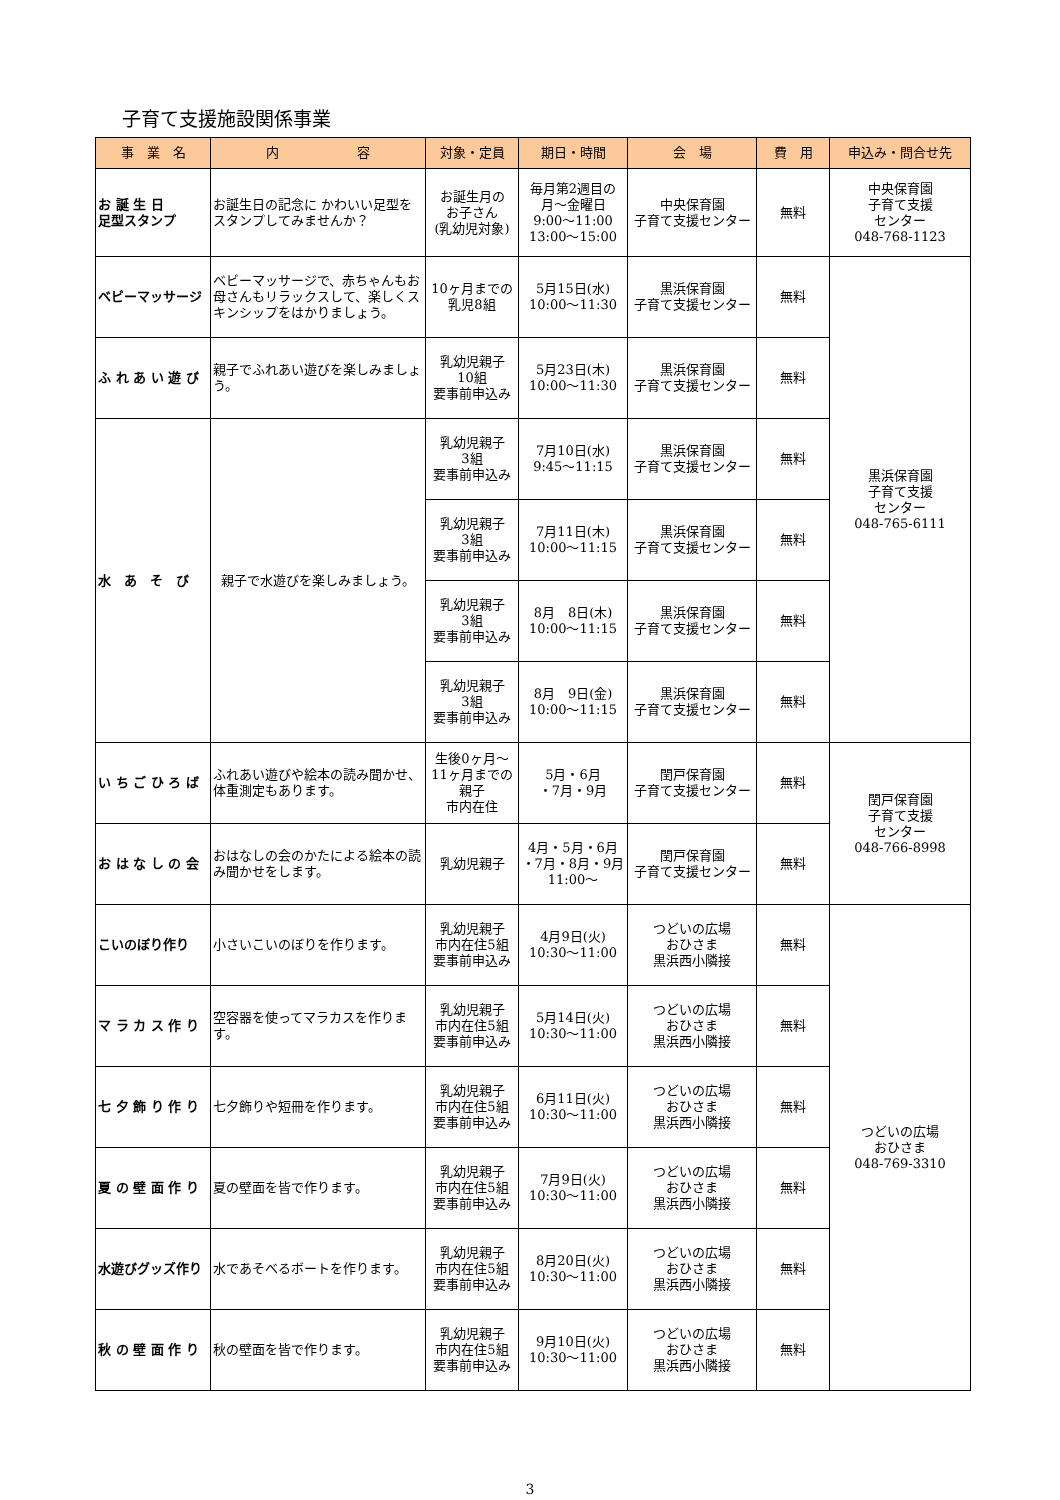子育て支援施設関係事業
| 事 業 名 | 内 容 | 対象・定員 | 期日・時間 | 会 場 | 費 用 | 申込み・問合せ先 |
| --- | --- | --- | --- | --- | --- | --- |
| お 誕 生 日 足型スタンプ | お誕生日の記念に かわいい足型をスタンプしてみませんか？ | お誕生月の お子さん (乳幼児対象) | 毎月第2週目の 月～金曜日 9:00～11:00 13:00～15:00 | 中央保育園 子育て支援センター | 無料 | 中央保育園 子育て支援 センター 048-768-1123 |
| ベビーマッサージ | ベビーマッサージで、赤ちゃんもお母さんもリラックスして、楽しくスキンシップをはかりましょう。 | 10ヶ月までの 乳児8組 | 5月15日(水) 10:00～11:30 | 黒浜保育園 子育て支援センター | 無料 | 黒浜保育園 子育て支援 センター 048-765-6111 |
| ふ れ あ い 遊 び | 親子でふれあい遊びを楽しみましょう。 | 乳幼児親子 10組 要事前申込み | 5月23日(木) 10:00～11:30 | 黒浜保育園 子育て支援センター | 無料 | |
| 水 あ そ び | 親子で水遊びを楽しみましょう。 | 乳幼児親子 3組 要事前申込み | 7月10日(水) 9:45～11:15 | 黒浜保育園 子育て支援センター | 無料 | |
| | | 乳幼児親子 3組 要事前申込み | 7月11日(木) 10:00～11:15 | 黒浜保育園 子育て支援センター | 無料 | |
| | | 乳幼児親子 3組 要事前申込み | 8月 8日(木) 10:00～11:15 | 黒浜保育園 子育て支援センター | 無料 | |
| | | 乳幼児親子 3組 要事前申込み | 8月 9日(金) 10:00～11:15 | 黒浜保育園 子育て支援センター | 無料 | |
| い ち ご ひ ろ ば | ふれあい遊びや絵本の読み聞かせ、体重測定もあります。 | 生後0ヶ月～ 11ヶ月までの 親子 市内在住 | 5月・6月 ・7月・9月 | 閏戸保育園 子育て支援センター | 無料 | 閏戸保育園 子育て支援 センター 048-766-8998 |
| お は な し の 会 | おはなしの会のかたによる絵本の読み聞かせをします。 | 乳幼児親子 | 4月・5月・6月 ・7月・8月・9月 11:00～ | 閏戸保育園 子育て支援センター | 無料 | |
| こいのぼり作り | 小さいこいのぼりを作ります。 | 乳幼児親子 市内在住5組 要事前申込み | 4月9日(火) 10:30～11:00 | つどいの広場 おひさま 黒浜西小隣接 | 無料 | つどいの広場 おひさま 048-769-3310 |
| マ ラ カ ス 作 り | 空容器を使ってマラカスを作ります。 | 乳幼児親子 市内在住5組 要事前申込み | 5月14日(火) 10:30～11:00 | つどいの広場 おひさま 黒浜西小隣接 | 無料 | |
| 七 夕 飾 り 作 り | 七夕飾りや短冊を作ります。 | 乳幼児親子 市内在住5組 要事前申込み | 6月11日(火) 10:30～11:00 | つどいの広場 おひさま 黒浜西小隣接 | 無料 | |
| 夏 の 壁 面 作 り | 夏の壁面を皆で作ります。 | 乳幼児親子 市内在住5組 要事前申込み | 7月9日(火) 10:30～11:00 | つどいの広場 おひさま 黒浜西小隣接 | 無料 | |
| 水遊びグッズ作り | 水であそべるボートを作ります。 | 乳幼児親子 市内在住5組 要事前申込み | 8月20日(火) 10:30～11:00 | つどいの広場 おひさま 黒浜西小隣接 | 無料 | |
| 秋 の 壁 面 作 り | 秋の壁面を皆で作ります。 | 乳幼児親子 市内在住5組 要事前申込み | 9月10日(火) 10:30～11:00 | つどいの広場 おひさま 黒浜西小隣接 | 無料 | |
3